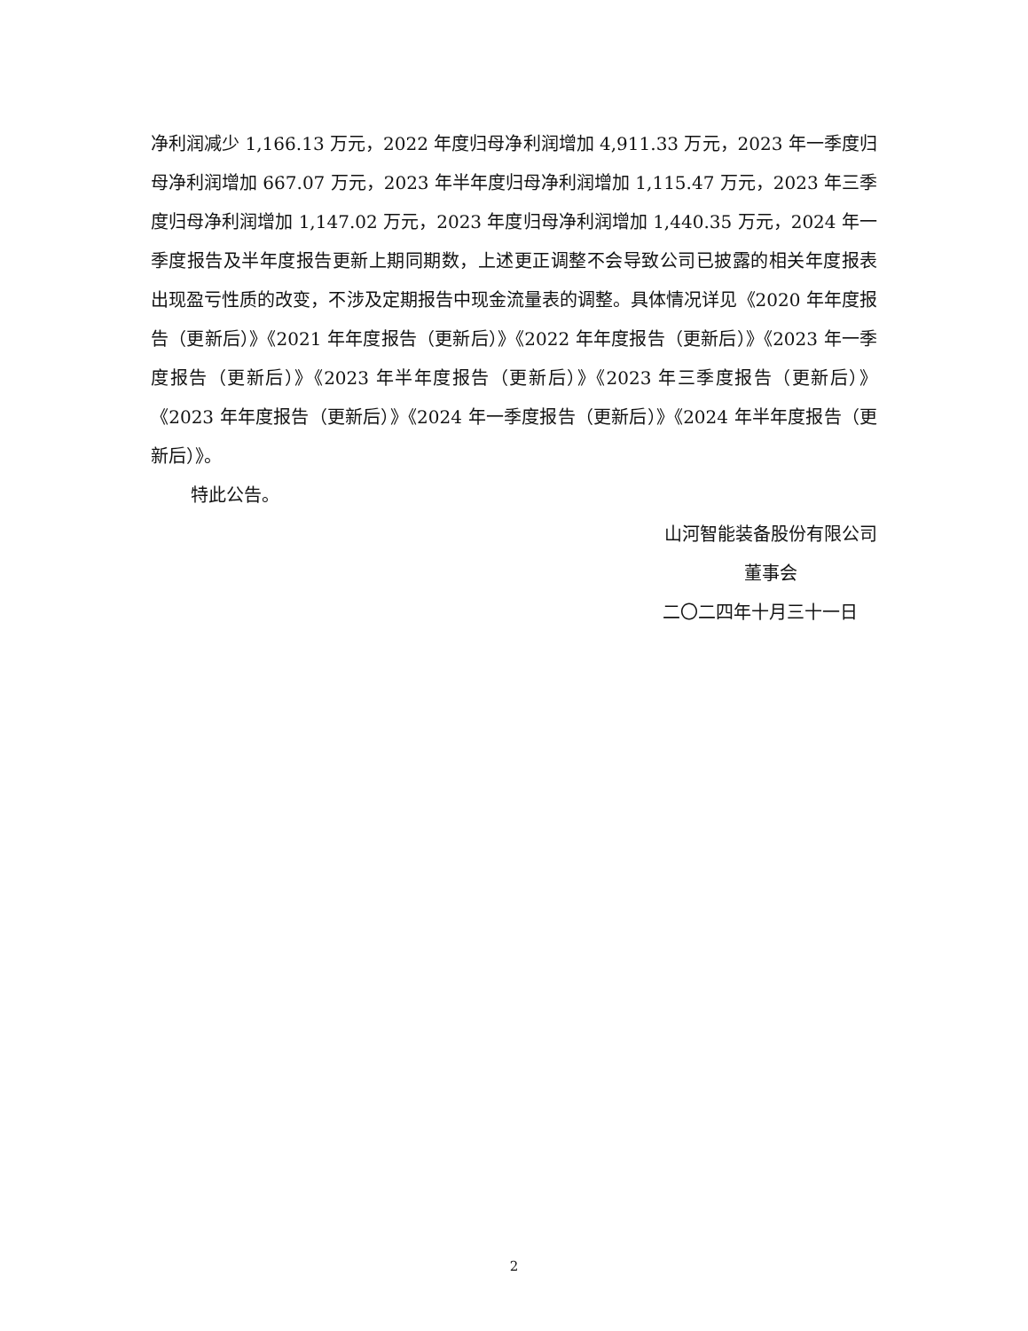净利润减少 1,166.13 万元，2022 年度归母净利润增加 4,911.33 万元，2023 年一季度归母净利润增加 667.07 万元，2023 年半年度归母净利润增加 1,115.47 万元，2023 年三季度归母净利润增加 1,147.02 万元，2023 年度归母净利润增加 1,440.35 万元，2024 年一季度报告及半年度报告更新上期同期数，上述更正调整不会导致公司已披露的相关年度报表出现盈亏性质的改变，不涉及定期报告中现金流量表的调整。具体情况详见《2020 年年度报告（更新后）》《2021 年年度报告（更新后）》《2022 年年度报告（更新后）》《2023 年一季度报告（更新后）》《2023 年半年度报告（更新后）》《2023 年三季度报告（更新后）》《2023 年年度报告（更新后）》《2024 年一季度报告（更新后）》《2024 年半年度报告（更新后）》。
特此公告。
山河智能装备股份有限公司
董事会
二〇二四年十月三十一日
2